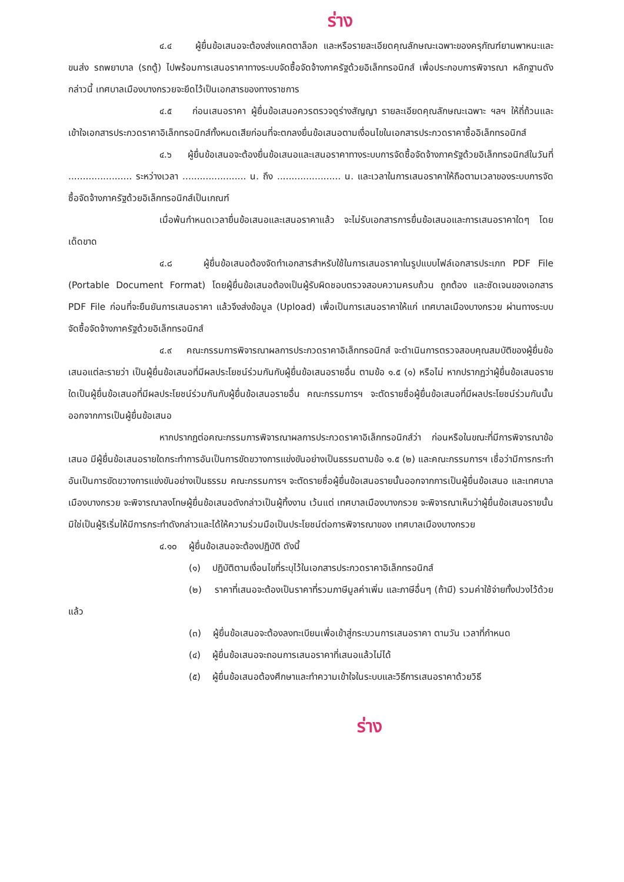ร่าง
๔.๔ ผู้ยื่นข้อเสนอจะต้องส่งแคตตาล็อก และหรือรายละเอียดคุณลักษณะเฉพาะของครุภัณฑ์ยานพาหนะและขนส่ง รถพยาบาล (รถตู้) ไปพร้อมการเสนอราคาทางระบบจัดซื้อจัดจ้างภาครัฐด้วยอิเล็กทรอนิกส์ เพื่อประกอบการพิจารณา หลักฐานดังกล่าวนี้ เทศบาลเมืองบางกรวยจะยึดไว้เป็นเอกสารของทางราชการ
๔.๕ ก่อนเสนอราคา ผู้ยื่นข้อเสนอควรตรวจดูร่างสัญญา รายละเอียดคุณลักษณะเฉพาะ ฯลฯ ให้ถี่ถ้วนและเข้าใจเอกสารประกวดราคาอิเล็กทรอนิกส์ทั้งหมดเสียก่อนที่จะตกลงยื่นข้อเสนอตามเงื่อนไขในเอกสารประกวดราคาซื้ออิเล็กทรอนิกส์
๔.๖ ผู้ยื่นข้อเสนอจะต้องยื่นข้อเสนอและเสนอราคาทางระบบการจัดซื้อจัดจ้างภาครัฐด้วยอิเล็กทรอนิกส์ในวันที่ ...................... ระหว่างเวลา ...................... น. ถึง ...................... น. และเวลาในการเสนอราคาให้ถือตามเวลาของระบบการจัดซื้อจัดจ้างภาครัฐด้วยอิเล็กทรอนิกส์เป็นเกณฑ์
เมื่อพ้นกำหนดเวลายื่นข้อเสนอและเสนอราคาแล้ว จะไม่รับเอกสารการยื่นข้อเสนอและการเสนอราคาใดๆ โดยเด็ดขาด
๔.๘ ผู้ยื่นข้อเสนอต้องจัดทำเอกสารสำหรับใช้ในการเสนอราคาในรูปแบบไฟล์เอกสารประเภท PDF File (Portable Document Format) โดยผู้ยื่นข้อเสนอต้องเป็นผู้รับผิดชอบตรวจสอบความครบถ้วน ถูกต้อง และชัดเจนของเอกสาร PDF File ก่อนที่จะยืนยันการเสนอราคา แล้วจึงส่งข้อมูล (Upload) เพื่อเป็นการเสนอราคาให้แก่ เทศบาลเมืองบางกรวย ผ่านทางระบบจัดซื้อจัดจ้างภาครัฐด้วยอิเล็กทรอนิกส์
๔.๙ คณะกรรมการพิจารณาผลการประกวดราคาอิเล็กทรอนิกส์ จะดำเนินการตรวจสอบคุณสมบัติของผู้ยื่นข้อเสนอแต่ละรายว่า เป็นผู้ยื่นข้อเสนอที่มีผลประโยชน์ร่วมกันกับผู้ยื่นข้อเสนอรายอื่น ตามข้อ ๑.๕ (๑) หรือไม่ หากปรากฏว่าผู้ยื่นข้อเสนอรายใดเป็นผู้ยื่นข้อเสนอที่มีผลประโยชน์ร่วมกันกับผู้ยื่นข้อเสนอรายอื่น คณะกรรมการฯ จะตัดรายชื่อผู้ยื่นข้อเสนอที่มีผลประโยชน์ร่วมกันนั้นออกจากการเป็นผู้ยื่นข้อเสนอ
หากปรากฏต่อคณะกรรมการพิจารณาผลการประกวดราคาอิเล็กทรอนิกส์ว่า ก่อนหรือในขณะที่มีการพิจารณาข้อเสนอ มีผู้ยื่นข้อเสนอรายใดกระทำการอันเป็นการขัดขวางการแข่งขันอย่างเป็นธรรมตามข้อ ๑.๕ (๒) และคณะกรรมการฯ เชื่อว่ามีการกระทำอันเป็นการขัดขวางการแข่งขันอย่างเป็นธรรม คณะกรรมการฯ จะตัดรายชื่อผู้ยื่นข้อเสนอรายนั้นออกจากการเป็นผู้ยื่นข้อเสนอ และเทศบาลเมืองบางกรวย จะพิจารณาลงโทษผู้ยื่นข้อเสนอดังกล่าวเป็นผู้ทิ้งงาน เว้นแต่ เทศบาลเมืองบางกรวย จะพิจารณาเห็นว่าผู้ยื่นข้อเสนอรายนั้นมิใช่เป็นผู้ริเริ่มให้มีการกระทำดังกล่าวและได้ให้ความร่วมมือเป็นประโยชน์ต่อการพิจารณาของ เทศบาลเมืองบางกรวย
๔.๑๐ ผู้ยื่นข้อเสนอจะต้องปฏิบัติ ดังนี้
(๑) ปฏิบัติตามเงื่อนไขที่ระบุไว้ในเอกสารประกวดราคาอิเล็กทรอนิกส์
(๒) ราคาที่เสนอจะต้องเป็นราคาที่รวมภาษีมูลค่าเพิ่ม และภาษีอื่นๆ (ถ้ามี) รวมค่าใช้จ่ายทั้งปวงไว้ด้วยแล้ว
(๓) ผู้ยื่นข้อเสนอจะต้องลงทะเบียนเพื่อเข้าสู่กระบวนการเสนอราคา ตามวัน เวลาที่กำหนด
(๔) ผู้ยื่นข้อเสนอจะถอนการเสนอราคาที่เสนอแล้วไม่ได้
(๕) ผู้ยื่นข้อเสนอต้องศึกษาและทำความเข้าใจในระบบและวิธีการเสนอราคาด้วยวิธี
ร่าง